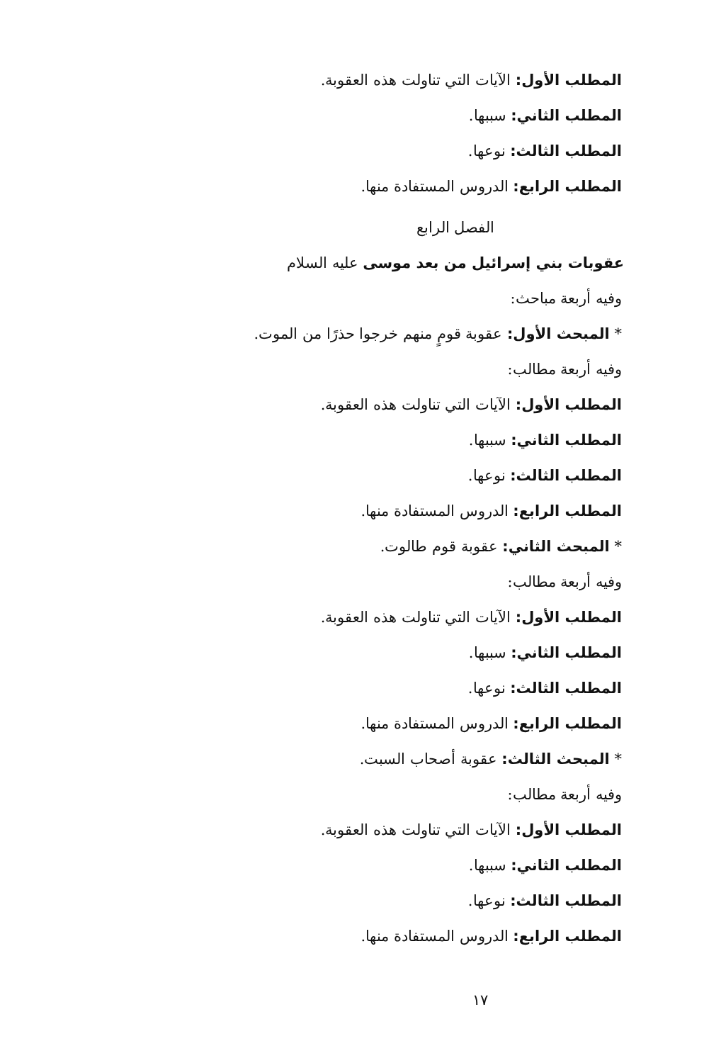المطلب الأول: الآيات التي تناولت هذه العقوبة.
المطلب الثاني: سببها.
المطلب الثالث: نوعها.
المطلب الرابع: الدروس المستفادة منها.
الفصل الرابع
عقوبات بني إسرائيل من بعد موسى عليه السلام
وفيه أربعة مباحث:
* المبحث الأول: عقوبة قومٍ منهم خرجوا حذرًا من الموت.
وفيه أربعة مطالب:
المطلب الأول: الآيات التي تناولت هذه العقوبة.
المطلب الثاني: سببها.
المطلب الثالث: نوعها.
المطلب الرابع: الدروس المستفادة منها.
* المبحث الثاني: عقوبة قوم طالوت.
وفيه أربعة مطالب:
المطلب الأول: الآيات التي تناولت هذه العقوبة.
المطلب الثاني: سببها.
المطلب الثالث: نوعها.
المطلب الرابع: الدروس المستفادة منها.
* المبحث الثالث: عقوبة أصحاب السبت.
وفيه أربعة مطالب:
المطلب الأول: الآيات التي تناولت هذه العقوبة.
المطلب الثاني: سببها.
المطلب الثالث: نوعها.
المطلب الرابع: الدروس المستفادة منها.
١٧